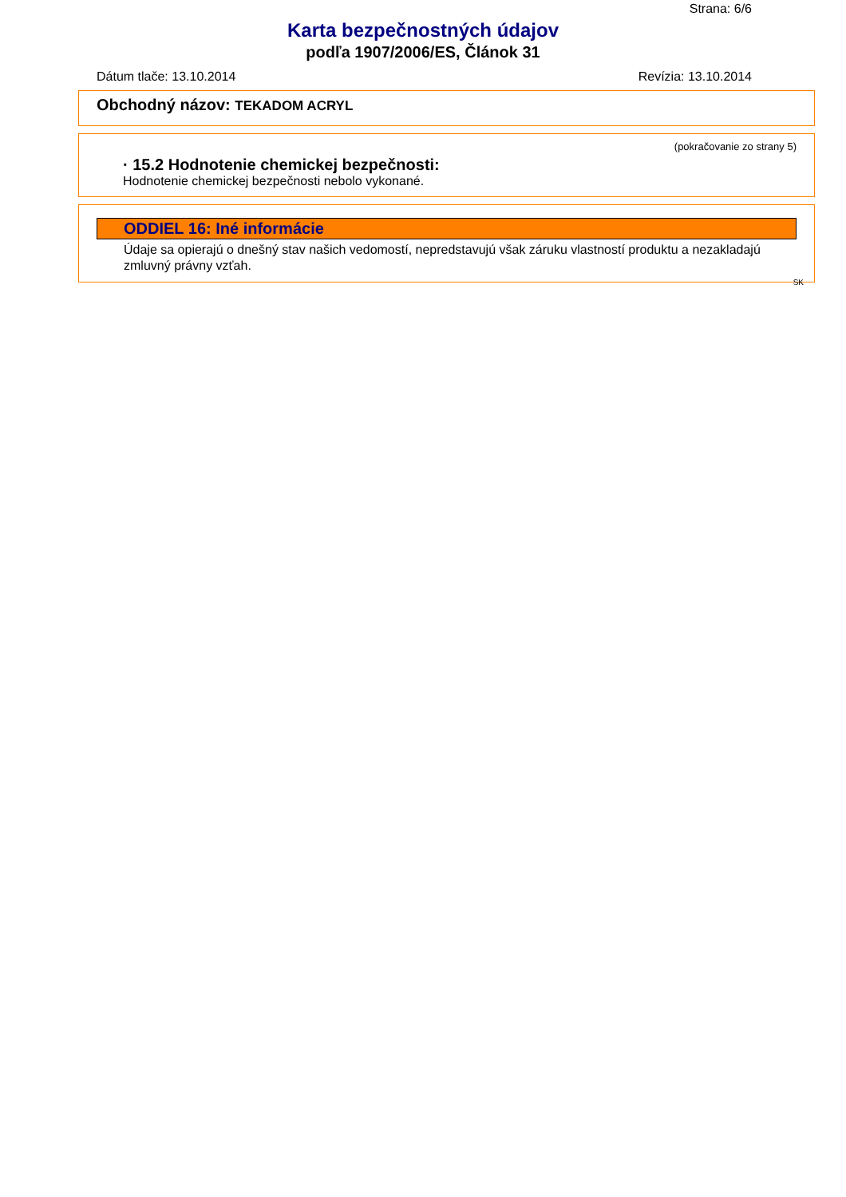Strana: 6/6
Karta bezpečnostných údajov
podľa 1907/2006/ES, Článok 31
Dátum tlače: 13.10.2014 Revízia: 13.10.2014
Obchodný názov: TEKADOM ACRYL
(pokračovanie zo strany 5)
· 15.2 Hodnotenie chemickej bezpečnosti:
Hodnotenie chemickej bezpečnosti nebolo vykonané.
ODDIEL 16: Iné informácie
Údaje sa opierajú o dnešný stav našich vedomostí, nepredstavujú však záruku vlastností produktu a nezakladajú zmluvný právny vzťah.
SK